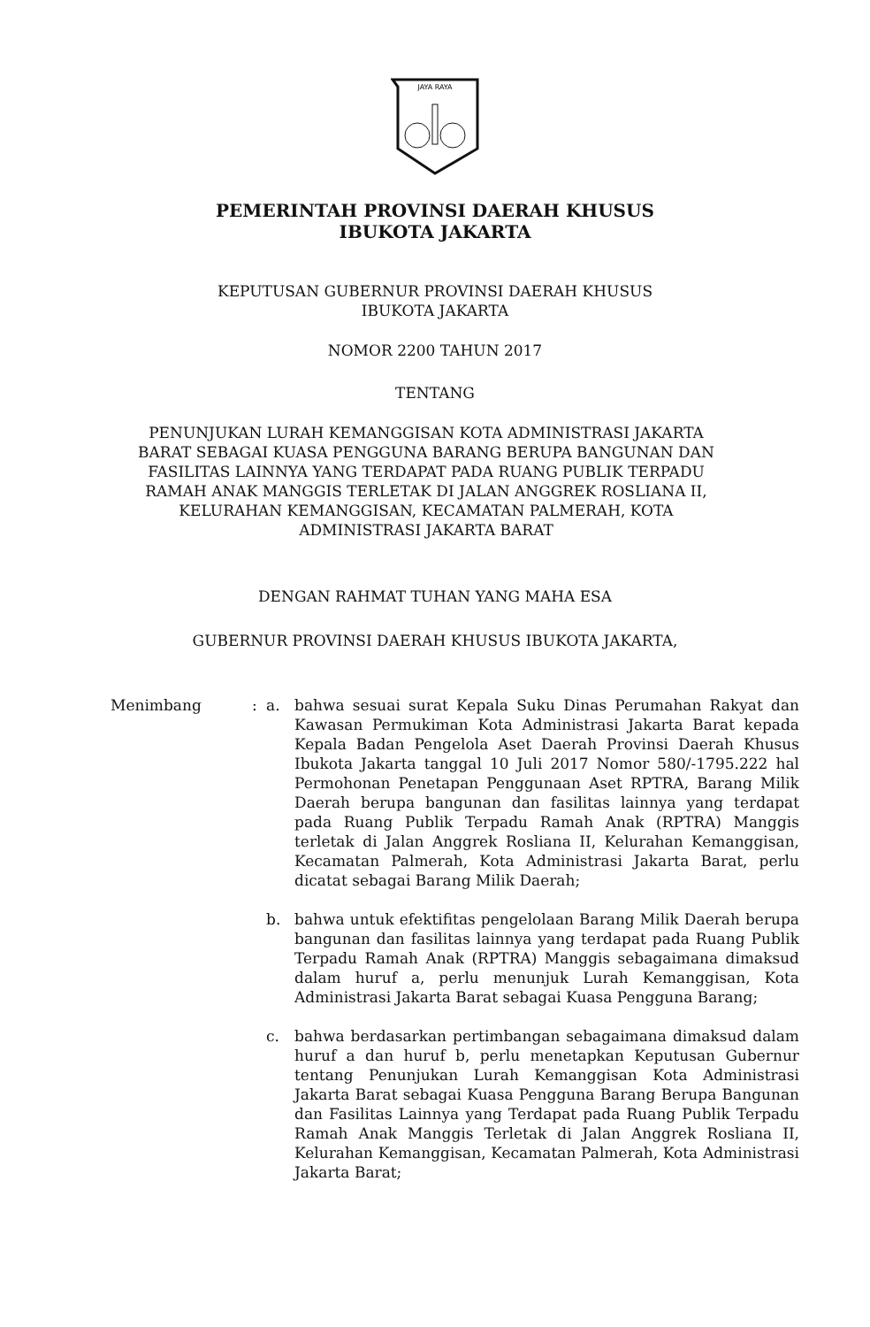JAYA RAYA
PEMERINTAH PROVINSI DAERAH KHUSUS
IBUKOTA JAKARTA
KEPUTUSAN GUBERNUR PROVINSI DAERAH KHUSUS
IBUKOTA JAKARTA
NOMOR 2200 TAHUN 2017
TENTANG
PENUNJUKAN LURAH KEMANGGISAN KOTA ADMINISTRASI JAKARTA BARAT SEBAGAI KUASA PENGGUNA BARANG BERUPA BANGUNAN DAN FASILITAS LAINNYA YANG TERDAPAT PADA RUANG PUBLIK TERPADU RAMAH ANAK MANGGIS TERLETAK DI JALAN ANGGREK ROSLIANA II, KELURAHAN KEMANGGISAN, KECAMATAN PALMERAH, KOTA ADMINISTRASI JAKARTA BARAT
DENGAN RAHMAT TUHAN YANG MAHA ESA
GUBERNUR PROVINSI DAERAH KHUSUS IBUKOTA JAKARTA,
Menimbang : a. bahwa sesuai surat Kepala Suku Dinas Perumahan Rakyat dan Kawasan Permukiman Kota Administrasi Jakarta Barat kepada Kepala Badan Pengelola Aset Daerah Provinsi Daerah Khusus Ibukota Jakarta tanggal 10 Juli 2017 Nomor 580/-1795.222 hal Permohonan Penetapan Penggunaan Aset RPTRA, Barang Milik Daerah berupa bangunan dan fasilitas lainnya yang terdapat pada Ruang Publik Terpadu Ramah Anak (RPTRA) Manggis terletak di Jalan Anggrek Rosliana II, Kelurahan Kemanggisan, Kecamatan Palmerah, Kota Administrasi Jakarta Barat, perlu dicatat sebagai Barang Milik Daerah;
b. bahwa untuk efektifitas pengelolaan Barang Milik Daerah berupa bangunan dan fasilitas lainnya yang terdapat pada Ruang Publik Terpadu Ramah Anak (RPTRA) Manggis sebagaimana dimaksud dalam huruf a, perlu menunjuk Lurah Kemanggisan, Kota Administrasi Jakarta Barat sebagai Kuasa Pengguna Barang;
c. bahwa berdasarkan pertimbangan sebagaimana dimaksud dalam huruf a dan huruf b, perlu menetapkan Keputusan Gubernur tentang Penunjukan Lurah Kemanggisan Kota Administrasi Jakarta Barat sebagai Kuasa Pengguna Barang Berupa Bangunan dan Fasilitas Lainnya yang Terdapat pada Ruang Publik Terpadu Ramah Anak Manggis Terletak di Jalan Anggrek Rosliana II, Kelurahan Kemanggisan, Kecamatan Palmerah, Kota Administrasi Jakarta Barat;